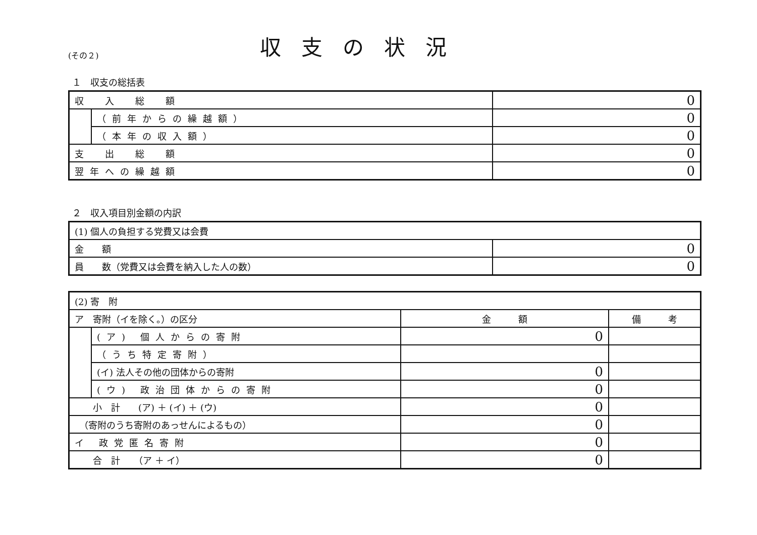(その２)
収支の状況
１　収支の総括表
| 収 入 総 額 | | 0 |
| | （前年からの繰越額） | 0 |
| | （本年の収入額） | 0 |
| 支 出 総 額 | | 0 |
| 翌年への繰越額 | | 0 |
２　収入項目別金額の内訳
| (1) 個人の負担する党費又は会費 | |
| 金 額 | 0 |
| 員 数（党費又は会費を納入した人の数） | 0 |
| (2) 寄 附 | | | |
| ア 寄附（イを除く。）の区分 | | 金 額 | 備 考 |
| | (ア) 個人からの寄附 | 0 | |
| | （うち特定寄附） | | |
| | (イ) 法人その他の団体からの寄附 | 0 | |
| | (ウ) 政治団体からの寄附 | 0 | |
| 小 計 (ア) ＋ (イ) ＋ (ウ) | | 0 | |
| （寄附のうち寄附のあっせんによるもの） | | 0 | |
| イ 政党匿名寄附 | | 0 | |
| 合 計 （ア ＋ イ） | | 0 | |